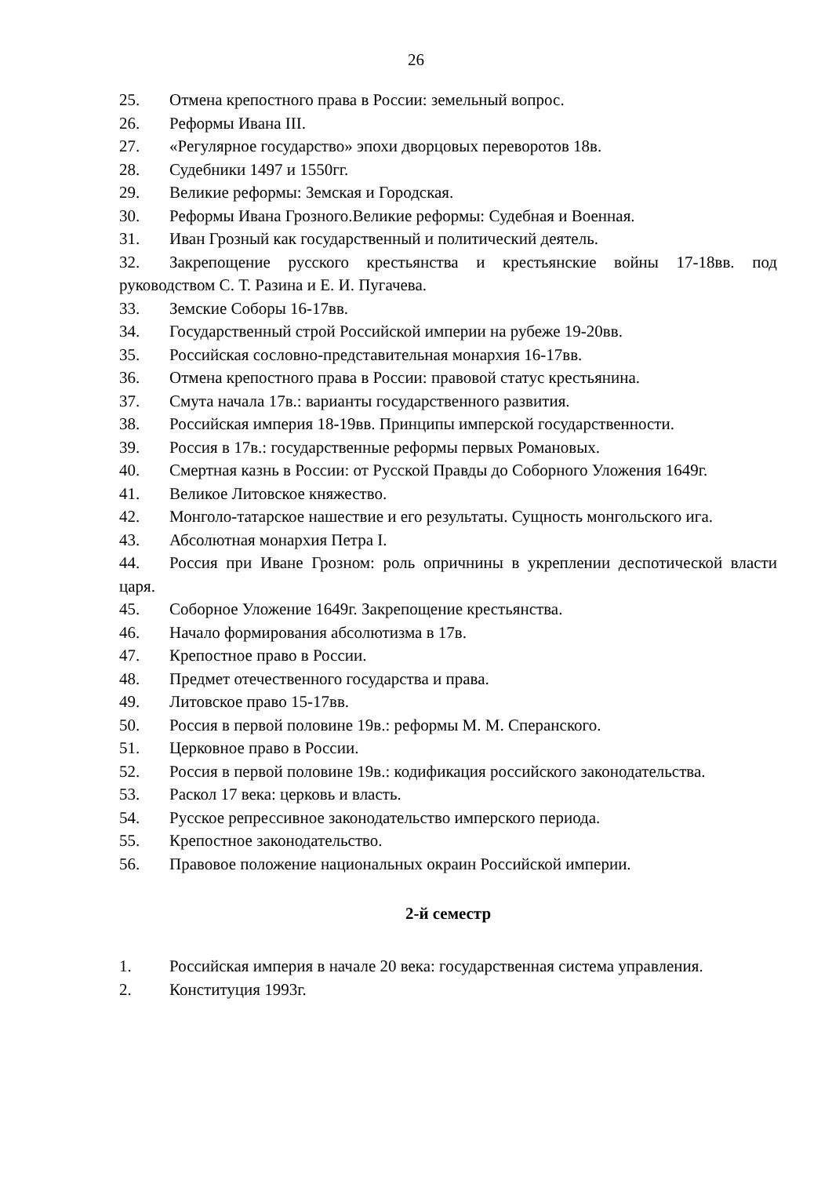26
25. Отмена крепостного права в России: земельный вопрос.
26. Реформы Ивана III.
27. «Регулярное государство» эпохи дворцовых переворотов 18в.
28. Судебники 1497 и 1550гг.
29. Великие реформы: Земская и Городская.
30. Реформы Ивана Грозного.Великие реформы: Судебная и Военная.
31. Иван Грозный как государственный и политический деятель.
32. Закрепощение русского крестьянства и крестьянские войны 17-18вв. под руководством С. Т. Разина и Е. И. Пугачева.
33. Земские Соборы 16-17вв.
34. Государственный строй Российской империи на рубеже 19-20вв.
35. Российская сословно-представительная монархия 16-17вв.
36. Отмена крепостного права в России: правовой статус крестьянина.
37. Смута начала 17в.: варианты государственного развития.
38. Российская империя 18-19вв. Принципы имперской государственности.
39. Россия в 17в.: государственные реформы первых Романовых.
40. Смертная казнь в России: от Русской Правды до Соборного Уложения 1649г.
41. Великое Литовское княжество.
42. Монголо-татарское нашествие и его результаты. Сущность монгольского ига.
43. Абсолютная монархия Петра I.
44. Россия при Иване Грозном: роль опричнины в укреплении деспотической власти царя.
45. Соборное Уложение 1649г. Закрепощение крестьянства.
46. Начало формирования абсолютизма в 17в.
47. Крепостное право в России.
48. Предмет отечественного государства и права.
49. Литовское право 15-17вв.
50. Россия в первой половине 19в.: реформы М. М. Сперанского.
51. Церковное право в России.
52. Россия в первой половине 19в.: кодификация российского законодательства.
53. Раскол 17 века: церковь и власть.
54. Русское репрессивное законодательство имперского периода.
55. Крепостное законодательство.
56. Правовое положение национальных окраин Российской империи.
2-й семестр
1. Российская империя в начале 20 века: государственная система управления.
2. Конституция 1993г.